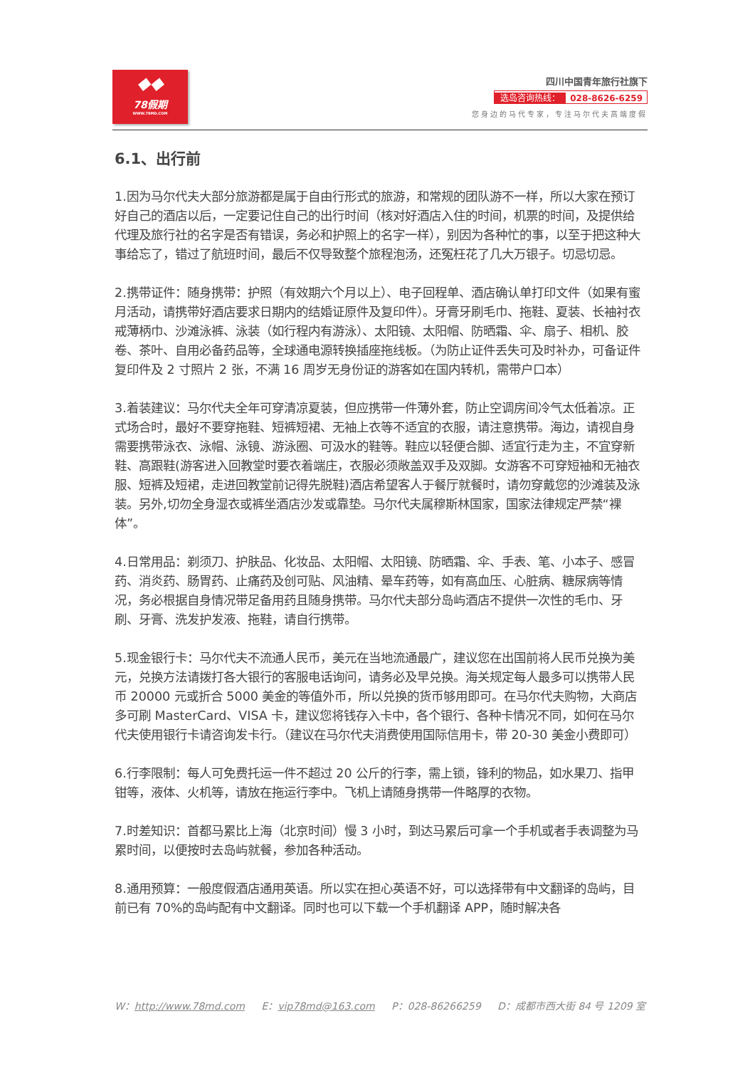◆◆
78假期
WWW.78MD.COM
四川中国青年旅行社旗下
选岛咨询热线： 028-8626-6259
您身边的马代专家，专注马尔代夫高端度假
6.1、出行前
1.因为马尔代夫大部分旅游都是属于自由行形式的旅游，和常规的团队游不一样，所以大家在预订好自己的酒店以后，一定要记住自己的出行时间（核对好酒店入住的时间，机票的时间，及提供给代理及旅行社的名字是否有错误，务必和护照上的名字一样），别因为各种忙的事，以至于把这种大事给忘了，错过了航班时间，最后不仅导致整个旅程泡汤，还冤枉花了几大万银子。切忌切忌。
2.携带证件：随身携带：护照（有效期六个月以上）、电子回程单、酒店确认单打印文件（如果有蜜月活动，请携带好酒店要求日期内的结婚证原件及复印件）。牙膏牙刷毛巾、拖鞋、夏装、长袖衬衣戒薄柄巾、沙滩泳裤、泳装（如行程内有游泳）、太阳镜、太阳帽、防晒霜、伞、扇子、相机、胶卷、茶叶、自用必备药品等，全球通电源转换插座拖线板。（为防止证件丢失可及时补办，可备证件复印件及 2 寸照片 2 张，不满 16 周岁无身份证的游客如在国内转机，需带户口本）
3.着装建议：马尔代夫全年可穿清凉夏装，但应携带一件薄外套，防止空调房间冷气太低着凉。正式场合时，最好不要穿拖鞋、短裤短裙、无袖上衣等不适宜的衣服，请注意携带。海边，请视自身需要携带泳衣、泳帽、泳镜、游泳圈、可汲水的鞋等。鞋应以轻便合脚、适宜行走为主，不宜穿新鞋、高跟鞋(游客进入回教堂时要衣着端庄，衣服必须敞盖双手及双脚。女游客不可穿短袖和无袖衣服、短裤及短裙，走进回教堂前记得先脱鞋)酒店希望客人于餐厅就餐时，请勿穿戴您的沙滩装及泳装。另外,切勿全身湿衣或裤坐酒店沙发或靠垫。马尔代夫属穆斯林国家，国家法律规定严禁“裸体”。
4.日常用品：剃须刀、护肤品、化妆品、太阳帽、太阳镜、防晒霜、伞、手表、笔、小本子、感冒药、消炎药、肠胃药、止痛药及创可贴、风油精、晕车药等，如有高血压、心脏病、糖尿病等情况，务必根据自身情况带足备用药且随身携带。马尔代夫部分岛屿酒店不提供一次性的毛巾、牙刷、牙膏、洗发护发液、拖鞋，请自行携带。
5.现金银行卡：马尔代夫不流通人民币，美元在当地流通最广，建议您在出国前将人民币兑换为美元，兑换方法请拨打各大银行的客服电话询问，请务必及早兑换。海关规定每人最多可以携带人民币 20000 元或折合 5000 美金的等值外币，所以兑换的货币够用即可。在马尔代夫购物，大商店多可刷 MasterCard、VISA 卡，建议您将钱存入卡中，各个银行、各种卡情况不同，如何在马尔代夫使用银行卡请咨询发卡行。（建议在马尔代夫消费使用国际信用卡，带 20-30 美金小费即可）
6.行李限制：每人可免费托运一件不超过 20 公斤的行李，需上锁，锋利的物品，如水果刀、指甲钳等，液体、火机等，请放在拖运行李中。飞机上请随身携带一件略厚的衣物。
7.时差知识：首都马累比上海（北京时间）慢 3 小时，到达马累后可拿一个手机或者手表调整为马累时间，以便按时去岛屿就餐，参加各种活动。
8.通用预算：一般度假酒店通用英语。所以实在担心英语不好，可以选择带有中文翻译的岛屿，目前已有 70%的岛屿配有中文翻译。同时也可以下载一个手机翻译 APP，随时解决各
W：http://www.78md.com E：vip78md@163.com P：028-86266259 D：成都市西大街 84 号 1209 室